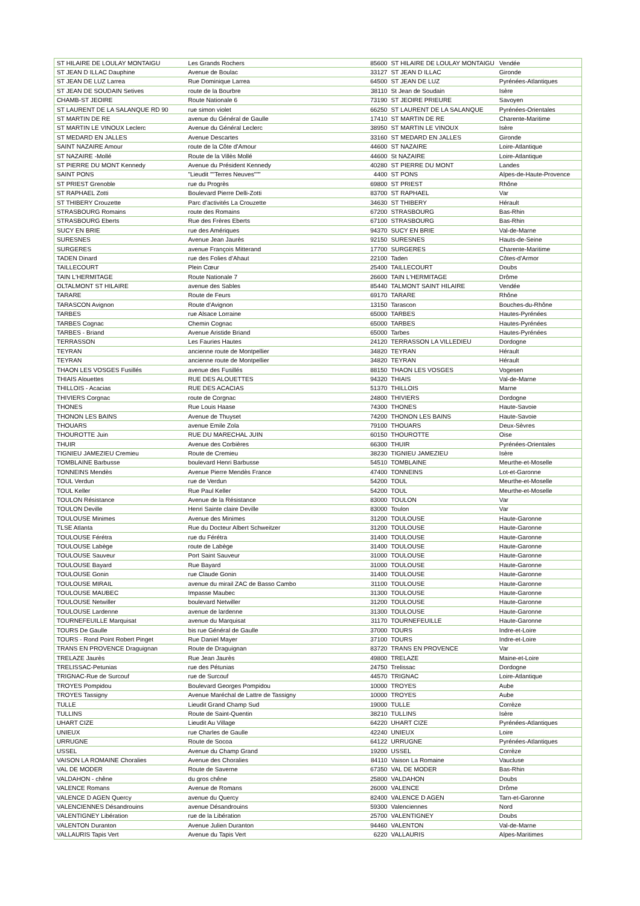| ST HILAIRE DE LOULAY MONTAIGU | Les Grands Rochers | 85600 | ST HILAIRE DE LOULAY MONTAIGU | Vendée |
| ST JEAN D ILLAC Dauphine | Avenue de Boulac | 33127 | ST JEAN D ILLAC | Gironde |
| ST JEAN DE LUZ Larrea | Rue Dominique Larrea | 64500 | ST JEAN DE LUZ | Pyrénées-Atlantiques |
| ST JEAN DE SOUDAIN Setives | route de la Bourbre | 38110 | St Jean de Soudain | Isère |
| CHAMB-ST JEOIRE | Route Nationale 6 | 73190 | ST JEOIRE PRIEURE | Savoyen |
| ST LAURENT DE LA SALANQUE RD 90 | rue simon violet | 66250 | ST LAURENT DE LA SALANQUE | Pyrénées-Orientales |
| ST MARTIN DE RE | avenue du Général de Gaulle | 17410 | ST MARTIN DE RE | Charente-Maritime |
| ST MARTIN LE VINOUX Leclerc | Avenue du Général Leclerc | 38950 | ST MARTIN LE VINOUX | Isère |
| ST MEDARD EN JALLES | Avenue Descartes | 33160 | ST MEDARD EN JALLES | Gironde |
| SAINT NAZAIRE Amour | route de la Côte d'Amour | 44600 | ST NAZAIRE | Loire-Atlantique |
| ST NAZAIRE -Mollé | Route de la Villès Mollé | 44600 | St NAZAIRE | Loire-Atlantique |
| ST PIERRE DU MONT Kennedy | Avenue du Président Kennedy | 40280 | ST PIERRE DU MONT | Landes |
| SAINT PONS | "Lieudit ""Terres Neuves""" | 4400 | ST PONS | Alpes-de-Haute-Provence |
| ST PRIEST Grenoble | rue du Progrès | 69800 | ST PRIEST | Rhône |
| ST RAPHAEL Zotti | Boulevard Pierre Delli-Zotti | 83700 | ST RAPHAEL | Var |
| ST THIBERY Crouzette | Parc d'activités La Crouzette | 34630 | ST THIBERY | Hérault |
| STRASBOURG Romains | route des Romains | 67200 | STRASBOURG | Bas-Rhin |
| STRASBOURG Eberts | Rue des Frères Eberts | 67100 | STRASBOURG | Bas-Rhin |
| SUCY EN BRIE | rue des Amériques | 94370 | SUCY EN BRIE | Val-de-Marne |
| SURESNES | Avenue Jean Jaurès | 92150 | SURESNES | Hauts-de-Seine |
| SURGERES | avenue François Mitterand | 17700 | SURGERES | Charente-Maritime |
| TADEN Dinard | rue des Folies d'Ahaut | 22100 | Taden | Côtes-d'Armor |
| TAILLECOURT | Plein Cœur | 25400 | TAILLECOURT | Doubs |
| TAIN L'HERMITAGE | Route Nationale 7 | 26600 | TAIN L'HERMITAGE | Drôme |
| OLTALMONT ST HILAIRE | avenue des Sables | 85440 | TALMONT SAINT HILAIRE | Vendée |
| TARARE | Route de Feurs | 69170 | TARARE | Rhône |
| TARASCON Avignon | Route d'Avignon | 13150 | Tarascon | Bouches-du-Rhône |
| TARBES | rue Alsace Lorraine | 65000 | TARBES | Hautes-Pyrénées |
| TARBES Cognac | Chemin Cognac | 65000 | TARBES | Hautes-Pyrénées |
| TARBES - Briand | Avenue Aristide Briand | 65000 | Tarbes | Hautes-Pyrénées |
| TERRASSON | Les Fauries Hautes | 24120 | TERRASSON LA VILLEDIEU | Dordogne |
| TEYRAN | ancienne route de Montpellier | 34820 | TEYRAN | Hérault |
| TEYRAN | ancienne route de Montpellier | 34820 | TEYRAN | Hérault |
| THAON LES VOSGES Fusillés | avenue des Fusillés | 88150 | THAON LES VOSGES | Vogesen |
| THIAIS Alouettes | RUE DES ALOUETTES | 94320 | THIAIS | Val-de-Marne |
| THILLOIS - Acacias | RUE DES ACACIAS | 51370 | THILLOIS | Marne |
| THIVIERS Corgnac | route de Corgnac | 24800 | THIVIERS | Dordogne |
| THONES | Rue Louis Haase | 74300 | THONES | Haute-Savoie |
| THONON LES BAINS | Avenue de Thuyset | 74200 | THONON LES BAINS | Haute-Savoie |
| THOUARS | avenue Emile Zola | 79100 | THOUARS | Deux-Sèvres |
| THOUROTTE Juin | RUE DU MARECHAL JUIN | 60150 | THOUROTTE | Oise |
| THUIR | Avenue des Corbières | 66300 | THUIR | Pyrénées-Orientales |
| TIGNIEU JAMEZIEU Cremieu | Route de Cremieu | 38230 | TIGNIEU JAMEZIEU | Isère |
| TOMBLAINE Barbusse | boulevard Henri Barbusse | 54510 | TOMBLAINE | Meurthe-et-Moselle |
| TONNEINS Mendès | Avenue Pierre Mendès France | 47400 | TONNEINS | Lot-et-Garonne |
| TOUL Verdun | rue de Verdun | 54200 | TOUL | Meurthe-et-Moselle |
| TOUL Keller | Rue Paul Keller | 54200 | TOUL | Meurthe-et-Moselle |
| TOULON Résistance | Avenue de la Résistance | 83000 | TOULON | Var |
| TOULON Deville | Henri Sainte claire Deville | 83000 | Toulon | Var |
| TOULOUSE Minimes | Avenue des Minimes | 31200 | TOULOUSE | Haute-Garonne |
| TLSE Atlanta | Rue du Docteur Albert Schweitzer | 31200 | TOULOUSE | Haute-Garonne |
| TOULOUSE Férétra | rue du Férétra | 31400 | TOULOUSE | Haute-Garonne |
| TOULOUSE Labège | route de Labège | 31400 | TOULOUSE | Haute-Garonne |
| TOULOUSE Sauveur | Port Saint Sauveur | 31000 | TOULOUSE | Haute-Garonne |
| TOULOUSE Bayard | Rue Bayard | 31000 | TOULOUSE | Haute-Garonne |
| TOULOUSE Gonin | rue Claude Gonin | 31400 | TOULOUSE | Haute-Garonne |
| TOULOUSE MIRAIL | avenue du mirail ZAC de Basso Cambo | 31100 | TOULOUSE | Haute-Garonne |
| TOULOUSE MAUBEC | Impasse Maubec | 31300 | TOULOUSE | Haute-Garonne |
| TOULOUSE Netwiller | boulevard Netwiller | 31200 | TOULOUSE | Haute-Garonne |
| TOULOUSE Lardenne | avenue de lardenne | 31300 | TOULOUSE | Haute-Garonne |
| TOURNEFEUILLE Marquisat | avenue du Marquisat | 31170 | TOURNEFEUILLE | Haute-Garonne |
| TOURS De Gaulle | bis rue Général de Gaulle | 37000 | TOURS | Indre-et-Loire |
| TOURS - Rond Point Robert Pinget | Rue Daniel Mayer | 37100 | TOURS | Indre-et-Loire |
| TRANS EN PROVENCE Draguignan | Route de Draguignan | 83720 | TRANS EN PROVENCE | Var |
| TRELAZE Jaurès | Rue Jean Jaurès | 49800 | TRELAZE | Maine-et-Loire |
| TRELISSAC-Petunias | rue des Pétunias | 24750 | Trelissac | Dordogne |
| TRIGNAC-Rue de Surcouf | rue de Surcouf | 44570 | TRIGNAC | Loire-Atlantique |
| TROYES Pompidou | Boulevard Georges Pompidou | 10000 | TROYES | Aube |
| TROYES Tassigny | Avenue Maréchal de Lattre de Tassigny | 10000 | TROYES | Aube |
| TULLE | Lieudit Grand Champ Sud | 19000 | TULLE | Corrèze |
| TULLINS | Route de Saint-Quentin | 38210 | TULLINS | Isère |
| UHART CIZE | Lieudit Au Village | 64220 | UHART CIZE | Pyrénées-Atlantiques |
| UNIEUX | rue Charles de Gaulle | 42240 | UNIEUX | Loire |
| URRUGNE | Route de Socoa | 64122 | URRUGNE | Pyrénées-Atlantiques |
| USSEL | Avenue du Champ Grand | 19200 | USSEL | Corrèze |
| VAISON LA ROMAINE Choralies | Avenue des Choralies | 84110 | Vaison La Romaine | Vaucluse |
| VAL DE MODER | Route de Saverne | 67350 | VAL DE MODER | Bas-Rhin |
| VALDAHON - chêne | du gros chêne | 25800 | VALDAHON | Doubs |
| VALENCE Romans | Avenue de Romans | 26000 | VALENCE | Drôme |
| VALENCE D AGEN Quercy | avenue du Quercy | 82400 | VALENCE D AGEN | Tarn-et-Garonne |
| VALENCIENNES Désandrouins | avenue Désandrouins | 59300 | Valenciennes | Nord |
| VALENTIGNEY Libération | rue de la Libération | 25700 | VALENTIGNEY | Doubs |
| VALENTON Duranton | Avenue Julien Duranton | 94460 | VALENTON | Val-de-Marne |
| VALLAURIS Tapis Vert | Avenue du Tapis Vert | 6220 | VALLAURIS | Alpes-Maritimes |